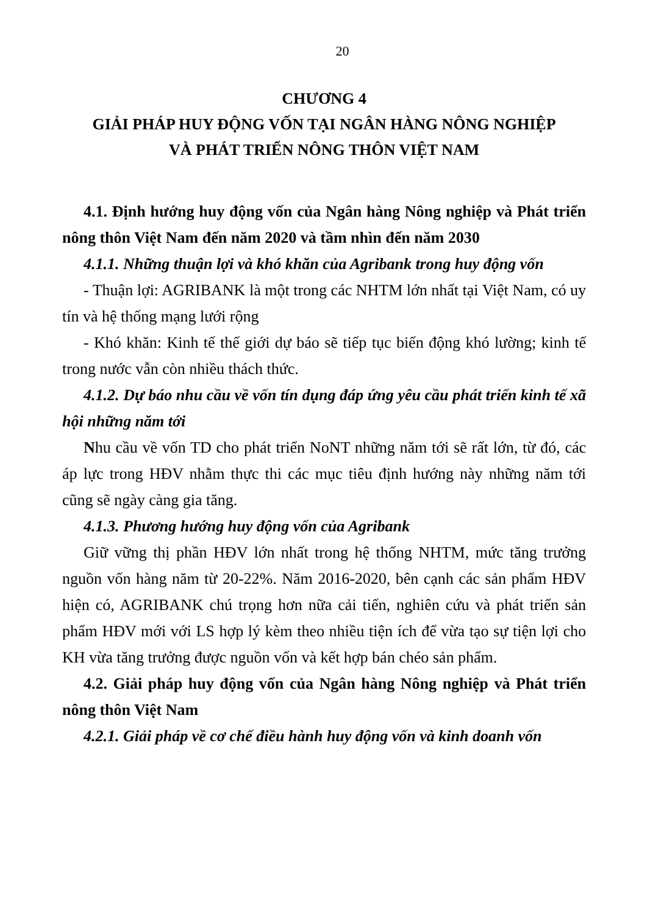20
CHƯƠNG 4
GIẢI PHÁP HUY ĐỘNG VỐN TẠI NGÂN HÀNG NÔNG NGHIỆP
VÀ PHÁT TRIỂN NÔNG THÔN VIỆT NAM
4.1. Định hướng huy động vốn của Ngân hàng Nông nghiệp và Phát triển nông thôn Việt Nam đến năm 2020 và tầm nhìn đến năm 2030
4.1.1. Những thuận lợi và khó khăn của Agribank trong huy động vốn
- Thuận lợi: AGRIBANK là một trong các NHTM lớn nhất tại Việt Nam, có uy tín và hệ thống mạng lưới rộng
- Khó khăn: Kinh tế thế giới dự báo sẽ tiếp tục biến động khó lường; kinh tế trong nước vẫn còn nhiều thách thức.
4.1.2. Dự báo nhu cầu về vốn tín dụng đáp ứng yêu cầu phát triển kinh tế xã hội những năm tới
Nhu cầu về vốn TD cho phát triển NoNT những năm tới sẽ rất lớn, từ đó, các áp lực trong HĐV nhằm thực thi các mục tiêu định hướng này những năm tới cũng sẽ ngày càng gia tăng.
4.1.3. Phương hướng huy động vốn của Agribank
Giữ vững thị phần HĐV lớn nhất trong hệ thống NHTM, mức tăng trưởng nguồn vốn hàng năm từ 20-22%. Năm 2016-2020, bên cạnh các sản phẩm HĐV hiện có, AGRIBANK chú trọng hơn nữa cải tiến, nghiên cứu và phát triển sản phẩm HĐV mới với LS hợp lý kèm theo nhiều tiện ích để vừa tạo sự tiện lợi cho KH vừa tăng trưởng được nguồn vốn và kết hợp bán chéo sản phẩm.
4.2. Giải pháp huy động vốn của Ngân hàng Nông nghiệp và Phát triển nông thôn Việt Nam
4.2.1. Giải pháp về cơ chế điều hành huy động vốn và kinh doanh vốn